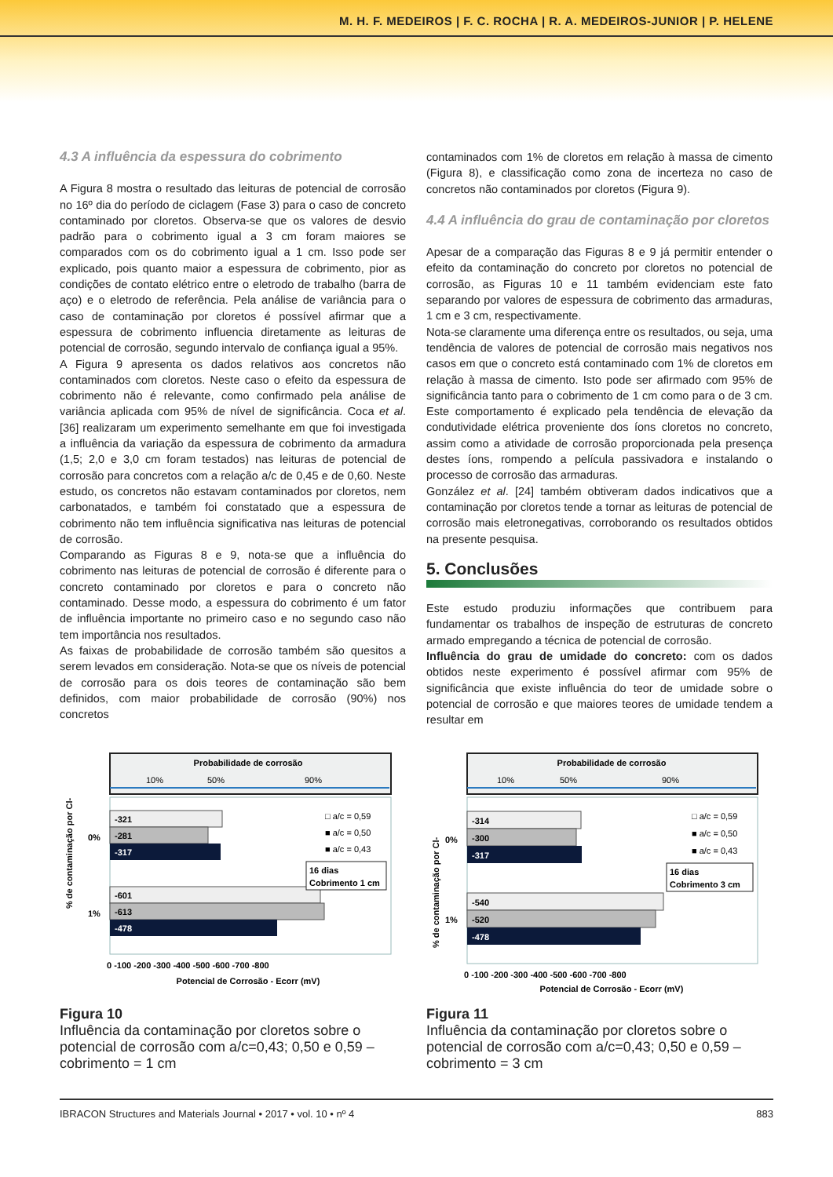M. H. F. MEDEIROS | F. C. ROCHA | R. A. MEDEIROS-JUNIOR | P. HELENE
4.3 A influência da espessura do cobrimento
A Figura 8 mostra o resultado das leituras de potencial de corrosão no 16º dia do período de ciclagem (Fase 3) para o caso de concreto contaminado por cloretos. Observa-se que os valores de desvio padrão para o cobrimento igual a 3 cm foram maiores se comparados com os do cobrimento igual a 1 cm. Isso pode ser explicado, pois quanto maior a espessura de cobrimento, pior as condições de contato elétrico entre o eletrodo de trabalho (barra de aço) e o eletrodo de referência. Pela análise de variância para o caso de contaminação por cloretos é possível afirmar que a espessura de cobrimento influencia diretamente as leituras de potencial de corrosão, segundo intervalo de confiança igual a 95%.
A Figura 9 apresenta os dados relativos aos concretos não contaminados com cloretos. Neste caso o efeito da espessura de cobrimento não é relevante, como confirmado pela análise de variância aplicada com 95% de nível de significância. Coca et al. [36] realizaram um experimento semelhante em que foi investigada a influência da variação da espessura de cobrimento da armadura (1,5; 2,0 e 3,0 cm foram testados) nas leituras de potencial de corrosão para concretos com a relação a/c de 0,45 e de 0,60. Neste estudo, os concretos não estavam contaminados por cloretos, nem carbonatados, e também foi constatado que a espessura de cobrimento não tem influência significativa nas leituras de potencial de corrosão.
Comparando as Figuras 8 e 9, nota-se que a influência do cobrimento nas leituras de potencial de corrosão é diferente para o concreto contaminado por cloretos e para o concreto não contaminado. Desse modo, a espessura do cobrimento é um fator de influência importante no primeiro caso e no segundo caso não tem importância nos resultados.
As faixas de probabilidade de corrosão também são quesitos a serem levados em consideração. Nota-se que os níveis de potencial de corrosão para os dois teores de contaminação são bem definidos, com maior probabilidade de corrosão (90%) nos concretos
contaminados com 1% de cloretos em relação à massa de cimento (Figura 8), e classificação como zona de incerteza no caso de concretos não contaminados por cloretos (Figura 9).
4.4 A influência do grau de contaminação por cloretos
Apesar de a comparação das Figuras 8 e 9 já permitir entender o efeito da contaminação do concreto por cloretos no potencial de corrosão, as Figuras 10 e 11 também evidenciam este fato separando por valores de espessura de cobrimento das armaduras, 1 cm e 3 cm, respectivamente.
Nota-se claramente uma diferença entre os resultados, ou seja, uma tendência de valores de potencial de corrosão mais negativos nos casos em que o concreto está contaminado com 1% de cloretos em relação à massa de cimento. Isto pode ser afirmado com 95% de significância tanto para o cobrimento de 1 cm como para o de 3 cm. Este comportamento é explicado pela tendência de elevação da condutividade elétrica proveniente dos íons cloretos no concreto, assim como a atividade de corrosão proporcionada pela presença destes íons, rompendo a película passivadora e instalando o processo de corrosão das armaduras.
González et al. [24] também obtiveram dados indicativos que a contaminação por cloretos tende a tornar as leituras de potencial de corrosão mais eletronegativas, corroborando os resultados obtidos na presente pesquisa.
5. Conclusões
Este estudo produziu informações que contribuem para fundamentar os trabalhos de inspeção de estruturas de concreto armado empregando a técnica de potencial de corrosão.
Influência do grau de umidade do concreto: com os dados obtidos neste experimento é possível afirmar com 95% de significância que existe influência do teor de umidade sobre o potencial de corrosão e que maiores teores de umidade tendem a resultar em
Probabilidade de corrosão
10%
50%
90%
-321
-281
-317
-601
-613
-478
0%
1%
□ a/c = 0,59
■ a/c = 0,50
■ a/c = 0,43
16 dias
Cobrimento 1 cm
0 -100 -200 -300 -400 -500 -600 -700 -800
Potencial de Corrosão - Ecorr (mV)
% de contaminação por Cl-
Figura 10
Influência da contaminação por cloretos sobre o potencial de corrosão com a/c=0,43; 0,50 e 0,59 – cobrimento = 1 cm
Probabilidade de corrosão
10%
50%
90%
-314
-300
-317
-540
-520
-478
0%
1%
□ a/c = 0,59
■ a/c = 0,50
■ a/c = 0,43
16 dias
Cobrimento 3 cm
0 -100 -200 -300 -400 -500 -600 -700 -800
Potencial de Corrosão - Ecorr (mV)
% de contaminação por Cl-
Figura 11
Influência da contaminação por cloretos sobre o potencial de corrosão com a/c=0,43; 0,50 e 0,59 – cobrimento = 3 cm
IBRACON Structures and Materials Journal • 2017 • vol. 10 • nº 4 883